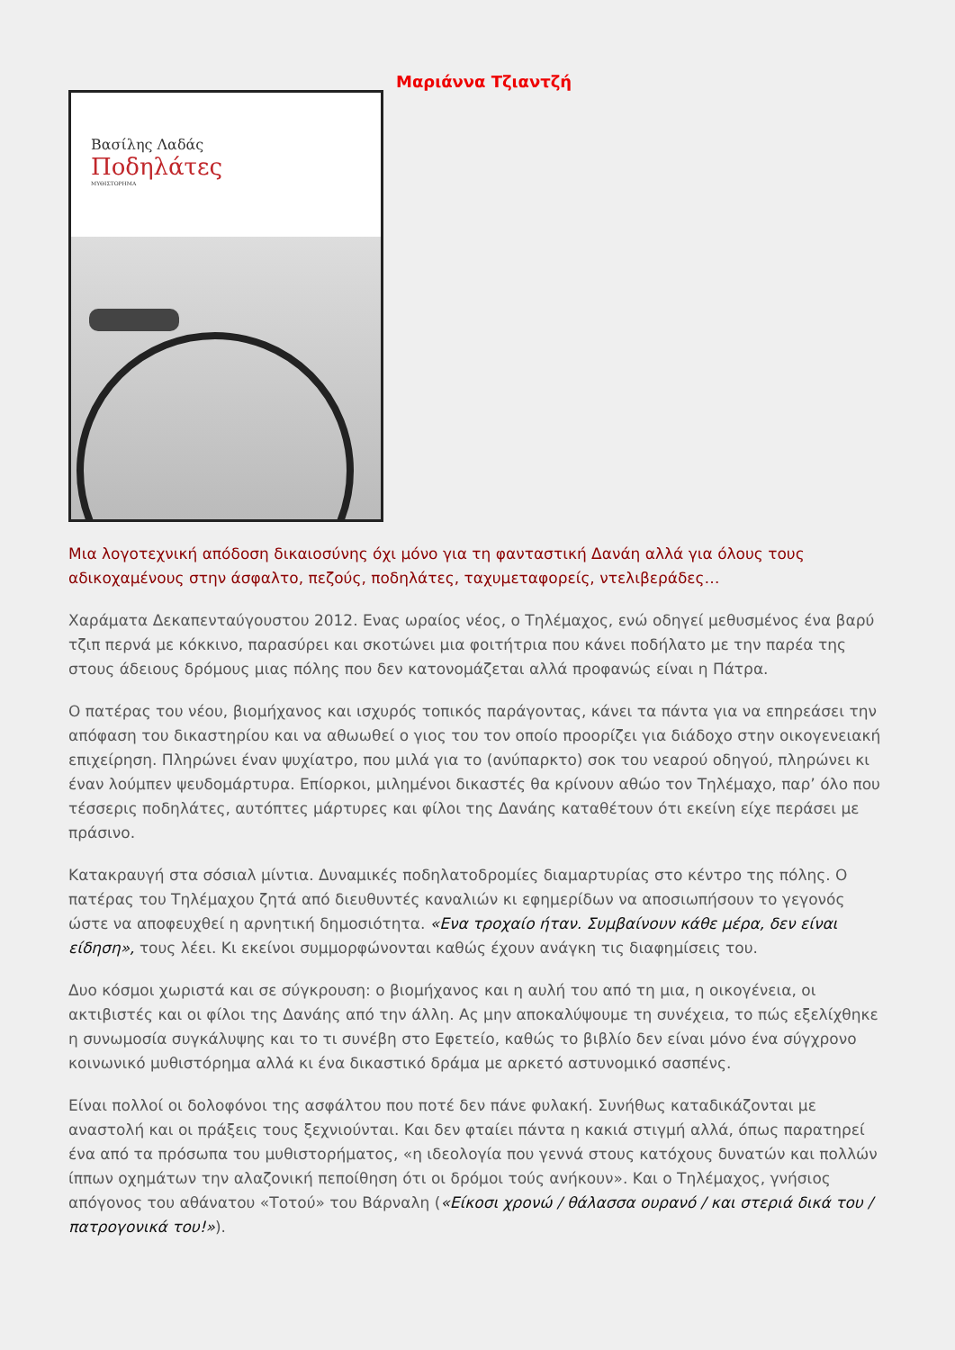Βασίλης Λαδάς
Ποδηλάτες
ΜΥΘΙΣΤΟΡΗΜΑ
Μαριάννα Τζιαντζή
Μια λογοτεχνική απόδοση δικαιοσύνης όχι μόνο για τη φανταστική Δανάη αλλά για όλους τους αδικοχαμένους στην άσφαλτο, πεζούς, ποδηλάτες, ταχυμεταφορείς, ντελιβεράδες…
Χαράματα Δεκαπενταύγουστου 2012. Ενας ωραίος νέος, ο Τηλέμαχος, ενώ οδηγεί μεθυσμένος ένα βαρύ τζιπ περνά με κόκκινο, παρασύρει και σκοτώνει μια φοιτήτρια που κάνει ποδήλατο με την παρέα της στους άδειους δρόμους μιας πόλης που δεν κατονομάζεται αλλά προφανώς είναι η Πάτρα.
Ο πατέρας του νέου, βιομήχανος και ισχυρός τοπικός παράγοντας, κάνει τα πάντα για να επηρεάσει την απόφαση του δικαστηρίου και να αθωωθεί ο γιος του τον οποίο προορίζει για διάδοχο στην οικογενειακή επιχείρηση. Πληρώνει έναν ψυχίατρο, που μιλά για το (ανύπαρκτο) σοκ του νεαρού οδηγού, πληρώνει κι έναν λούμπεν ψευδομάρτυρα. Επίορκοι, μιλημένοι δικαστές θα κρίνουν αθώο τον Τηλέμαχο, παρ’ όλο που τέσσερις ποδηλάτες, αυτόπτες μάρτυρες και φίλοι της Δανάης καταθέτουν ότι εκείνη είχε περάσει με πράσινο.
Κατακραυγή στα σόσιαλ μίντια. Δυναμικές ποδηλατοδρομίες διαμαρτυρίας στο κέντρο της πόλης. Ο πατέρας του Τηλέμαχου ζητά από διευθυντές καναλιών κι εφημερίδων να αποσιωπήσουν το γεγονός ώστε να αποφευχθεί η αρνητική δημοσιότητα. «Ενα τροχαίο ήταν. Συμβαίνουν κάθε μέρα, δεν είναι είδηση», τους λέει. Κι εκείνοι συμμορφώνονται καθώς έχουν ανάγκη τις διαφημίσεις του.
Δυο κόσμοι χωριστά και σε σύγκρουση: ο βιομήχανος και η αυλή του από τη μια, η οικογένεια, οι ακτιβιστές και οι φίλοι της Δανάης από την άλλη. Ας μην αποκαλύψουμε τη συνέχεια, το πώς εξελίχθηκε η συνωμοσία συγκάλυψης και το τι συνέβη στο Εφετείο, καθώς το βιβλίο δεν είναι μόνο ένα σύγχρονο κοινωνικό μυθιστόρημα αλλά κι ένα δικαστικό δράμα με αρκετό αστυνομικό σασπένς.
Είναι πολλοί οι δολοφόνοι της ασφάλτου που ποτέ δεν πάνε φυλακή. Συνήθως καταδικάζονται με αναστολή και οι πράξεις τους ξεχνιούνται. Και δεν φταίει πάντα η κακιά στιγμή αλλά, όπως παρατηρεί ένα από τα πρόσωπα του μυθιστορήματος, «η ιδεολογία που γεννά στους κατόχους δυνατών και πολλών ίππων οχημάτων την αλαζονική πεποίθηση ότι οι δρόμοι τούς ανήκουν». Και ο Τηλέμαχος, γνήσιος απόγονος του αθάνατου «Τοτού» του Βάρναλη («Είκοσι χρονώ / θάλασσα ουρανό / και στεριά δικά του / πατρογονικά του!»).